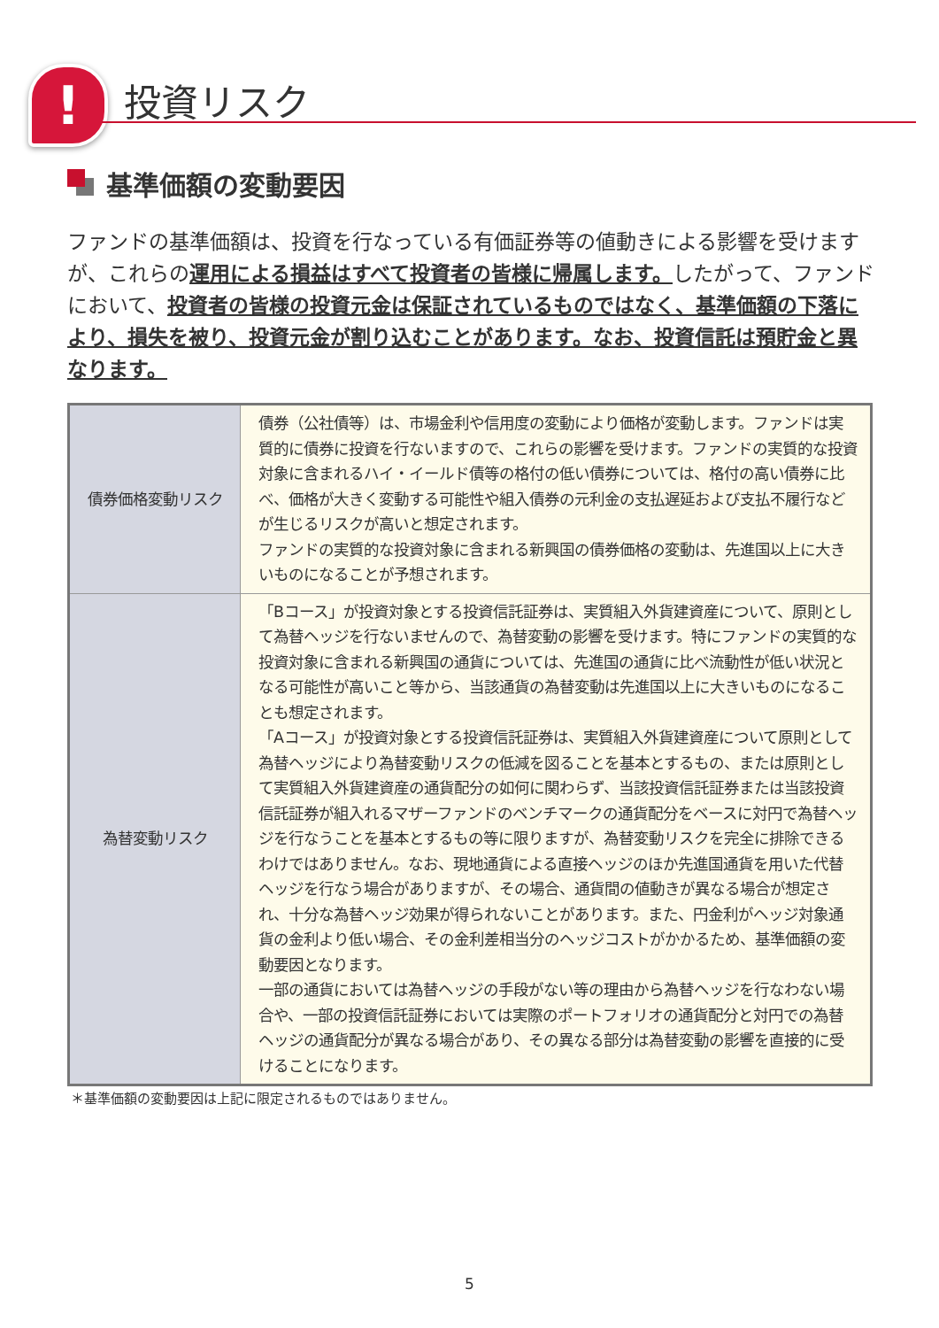! 投資リスク
基準価額の変動要因
ファンドの基準価額は、投資を行なっている有価証券等の値動きによる影響を受けますが、これらの運用による損益はすべて投資者の皆様に帰属します。したがって、ファンドにおいて、投資者の皆様の投資元金は保証されているものではなく、基準価額の下落により、損失を被り、投資元金が割り込むことがあります。なお、投資信託は預貯金と異なります。
| 債券価格変動リスク | 債券（公社債等）は、市場金利や信用度の変動により価格が変動します。ファンドは実質的に債券に投資を行ないますので、これらの影響を受けます。ファンドの実質的な投資対象に含まれるハイ・イールド債等の格付の低い債券については、格付の高い債券に比べ、価格が大きく変動する可能性や組入債券の元利金の支払遅延および支払不履行などが生じるリスクが高いと想定されます。 ファンドの実質的な投資対象に含まれる新興国の債券価格の変動は、先進国以上に大きいものになることが予想されます。 |
| 為替変動リスク | 「Bコース」が投資対象とする投資信託証券は、実質組入外貨建資産について、原則として為替ヘッジを行ないませんので、為替変動の影響を受けます。特にファンドの実質的な投資対象に含まれる新興国の通貨については、先進国の通貨に比べ流動性が低い状況となる可能性が高いこと等から、当該通貨の為替変動は先進国以上に大きいものになることも想定されます。 「Aコース」が投資対象とする投資信託証券は、実質組入外貨建資産について原則として為替ヘッジにより為替変動リスクの低減を図ることを基本とするもの、または原則として実質組入外貨建資産の通貨配分の如何に関わらず、当該投資信託証券または当該投資信託証券が組入れるマザーファンドのベンチマークの通貨配分をベースに対円で為替ヘッジを行なうことを基本とするもの等に限りますが、為替変動リスクを完全に排除できるわけではありません。なお、現地通貨による直接ヘッジのほか先進国通貨を用いた代替ヘッジを行なう場合がありますが、その場合、通貨間の値動きが異なる場合が想定され、十分な為替ヘッジ効果が得られないことがあります。また、円金利がヘッジ対象通貨の金利より低い場合、その金利差相当分のヘッジコストがかかるため、基準価額の変動要因となります。 一部の通貨においては為替ヘッジの手段がない等の理由から為替ヘッジを行なわない場合や、一部の投資信託証券においては実際のポートフォリオの通貨配分と対円での為替ヘッジの通貨配分が異なる場合があり、その異なる部分は為替変動の影響を直接的に受けることになります。 |
＊基準価額の変動要因は上記に限定されるものではありません。
5